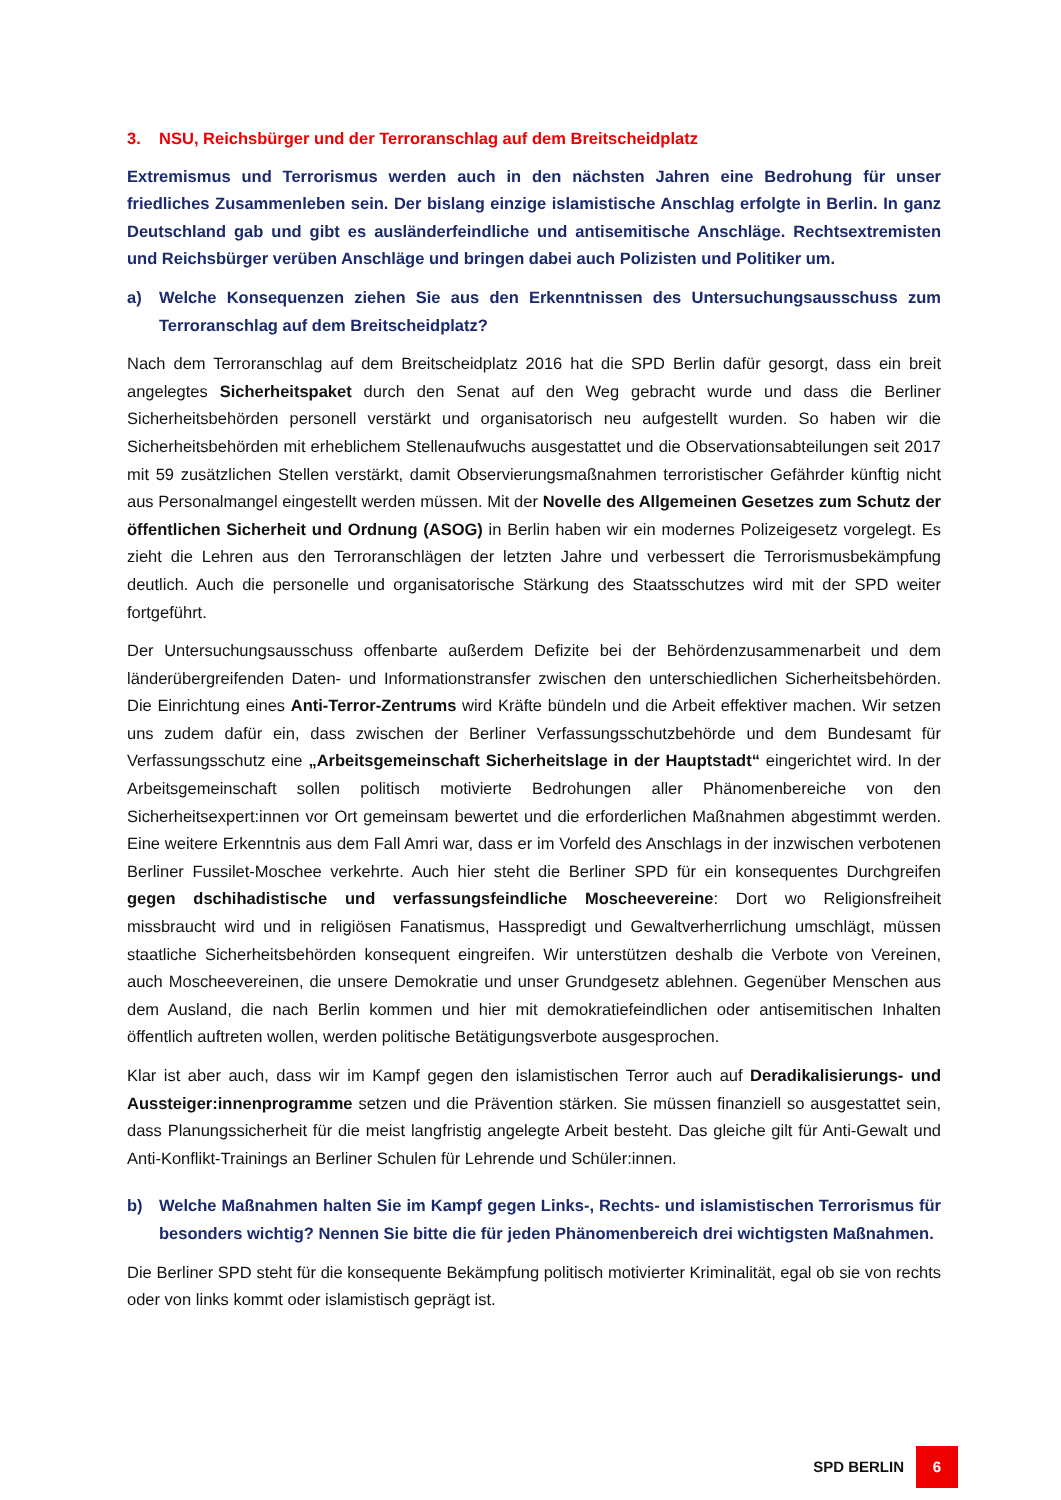3. NSU, Reichsbürger und der Terroranschlag auf dem Breitscheidplatz
Extremismus und Terrorismus werden auch in den nächsten Jahren eine Bedrohung für unser friedliches Zusammenleben sein. Der bislang einzige islamistische Anschlag erfolgte in Berlin. In ganz Deutschland gab und gibt es ausländerfeindliche und antisemitische Anschläge. Rechtsextremisten und Reichsbürger verüben Anschläge und bringen dabei auch Polizisten und Politiker um.
a) Welche Konsequenzen ziehen Sie aus den Erkenntnissen des Untersuchungsausschuss zum Terroranschlag auf dem Breitscheidplatz?
Nach dem Terroranschlag auf dem Breitscheidplatz 2016 hat die SPD Berlin dafür gesorgt, dass ein breit angelegtes Sicherheitspaket durch den Senat auf den Weg gebracht wurde und dass die Berliner Sicherheitsbehörden personell verstärkt und organisatorisch neu aufgestellt wurden. So haben wir die Sicherheitsbehörden mit erheblichem Stellenaufwuchs ausgestattet und die Observationsabteilungen seit 2017 mit 59 zusätzlichen Stellen verstärkt, damit Observierungsmaßnahmen terroristischer Gefährder künftig nicht aus Personalmangel eingestellt werden müssen. Mit der Novelle des Allgemeinen Gesetzes zum Schutz der öffentlichen Sicherheit und Ordnung (ASOG) in Berlin haben wir ein modernes Polizeigesetz vorgelegt. Es zieht die Lehren aus den Terroranschlägen der letzten Jahre und verbessert die Terrorismusbekämpfung deutlich. Auch die personelle und organisatorische Stärkung des Staatsschutzes wird mit der SPD weiter fortgeführt.
Der Untersuchungsausschuss offenbarte außerdem Defizite bei der Behördenzusammenarbeit und dem länderübergreifenden Daten- und Informationstransfer zwischen den unterschiedlichen Sicherheitsbehörden. Die Einrichtung eines Anti-Terror-Zentrums wird Kräfte bündeln und die Arbeit effektiver machen. Wir setzen uns zudem dafür ein, dass zwischen der Berliner Verfassungsschutzbehörde und dem Bundesamt für Verfassungsschutz eine „Arbeitsgemeinschaft Sicherheitslage in der Hauptstadt“ eingerichtet wird. In der Arbeitsgemeinschaft sollen politisch motivierte Bedrohungen aller Phänomenbereiche von den Sicherheitsexpert:innen vor Ort gemeinsam bewertet und die erforderlichen Maßnahmen abgestimmt werden. Eine weitere Erkenntnis aus dem Fall Amri war, dass er im Vorfeld des Anschlags in der inzwischen verbotenen Berliner Fussilet-Moschee verkehrte. Auch hier steht die Berliner SPD für ein konsequentes Durchgreifen gegen dschihadistische und verfassungsfeindliche Moscheevereine: Dort wo Religionsfreiheit missbraucht wird und in religiösen Fanatismus, Hasspredigt und Gewaltverherrlichung umschlägt, müssen staatliche Sicherheitsbehörden konsequent eingreifen. Wir unterstützen deshalb die Verbote von Vereinen, auch Moscheevereinen, die unsere Demokratie und unser Grundgesetz ablehnen. Gegenüber Menschen aus dem Ausland, die nach Berlin kommen und hier mit demokratiefeindlichen oder antisemitischen Inhalten öffentlich auftreten wollen, werden politische Betätigungsverbote ausgesprochen.
Klar ist aber auch, dass wir im Kampf gegen den islamistischen Terror auch auf Deradikalisierungs- und Aussteiger:innenprogramme setzen und die Prävention stärken. Sie müssen finanziell so ausgestattet sein, dass Planungssicherheit für die meist langfristig angelegte Arbeit besteht. Das gleiche gilt für Anti-Gewalt und Anti-Konflikt-Trainings an Berliner Schulen für Lehrende und Schüler:innen.
b) Welche Maßnahmen halten Sie im Kampf gegen Links-, Rechts- und islamistischen Terrorismus für besonders wichtig? Nennen Sie bitte die für jeden Phänomenbereich drei wichtigsten Maßnahmen.
Die Berliner SPD steht für die konsequente Bekämpfung politisch motivierter Kriminalität, egal ob sie von rechts oder von links kommt oder islamistisch geprägt ist.
SPD BERLIN 6